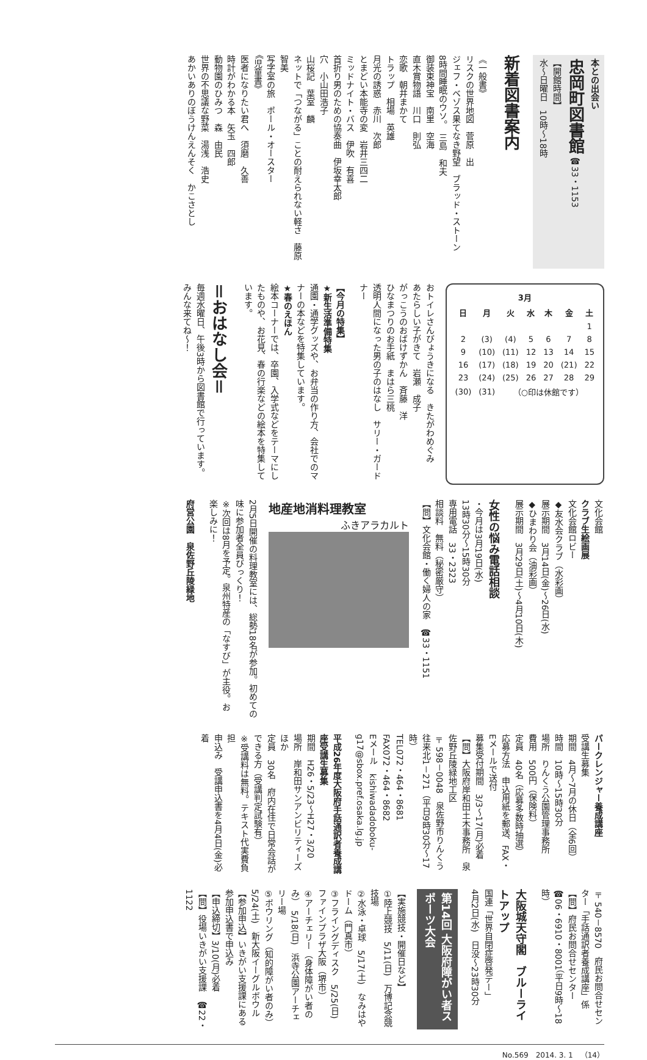本との出会い
忠岡町図書館 ☎33・1153
【開館時間】
水～日曜日　10時～18時
新着図書案内
《一般書》
リスクの世界地図　菅原　出
ジェフ・ベゾス果てなき野望　ブラッド・ストーン
8時間睡眠のウソ。　三島　和夫
御装束神宝　南里　空海
直木賞物語　川口　則弘
恋歌　朝井まかて
トラップ　相場　英雄
月光の誘惑　赤川　次郎
とまどい本能寺の変　岩井三四二
ミッドナイト・バス　伊吹　有喜
首折り男のための協奏曲　伊坂幸太郎
穴　小山田浩子
山桜記　葉室　麟
ネットで「つながる」ことの耐えられない軽さ　藤原　智美
写字室の旅　ポール・オースター
《児童書》
医者になりたい君へ　須磨　久善
時計がわかる本　矢玉　四郎
動物園のひみつ　森　由民
世界の不思議な野菜　湯浅　浩史
あかいありのぼうけんえんそく　かこさとし
| 3月 | | | | | | |
| --- | --- | --- | --- | --- | --- | --- |
| 日 | 月 | 火 | 水 | 木 | 金 | 土 |
| | | | | | | 1 |
| 2 | (3) | (4) | 5 | 6 | 7 | 8 |
| 9 | (10) | (11) | 12 | 13 | 14 | 15 |
| 16 | (17) | (18) | 19 | 20 | (21) | 22 |
| 23 | (24) | (25) | 26 | 27 | 28 | 29 |
| (30) | (31) | （○印は休館です） | | | | |
おトイレさんびょうきになる　きたがわめぐみ
あたらしい子がきて　岩瀬　成子
がっこうのおばけずかん　斉藤　洋
ひなまつりのお手紙　まはら三桃
透明人間になった男の子のはなし　サリー・ガードナー
【今月の特集】
★新生活準備特集
通園・通学グッズや、お弁当の作り方、会社でのマナーの本などを特集しています。
★春のえほん
絵本コーナーでは、卒園、入学式などをテーマにしたものや、お花見、春の行楽などの絵本を特集しています。
＝おはなし会＝
毎週水曜日、午後3時から図書館で行っています。
みんな来てね～！
文化会館
クラブ生絵画展
文化会館ロビー
◆友水会クラブ（水彩画）
展示期間　3月14日(金)～26日(水)
◆ひまわり会（油彩画）
展示期間　3月29日(土)～4月10日(木)
女性の悩み電話相談
・今月は3月19日(水)
13時30分～15時30分
専用電話　33・2323
相談料　無料（秘密厳守）
【問】文化会館・働く婦人の家　☎33・1151
地産地消料理教室
ふきアラカルト
2月5日開催の料理教室には、総勢18名が参加。初めての味に参加者全員びっくり！
※次回は8月を予定。泉州特産の「なすび」が主役。お楽しみに！
府営公園　泉佐野丘陵緑地
パークレンジャー養成講座
受講生募集
期間　4月～7月の休日（全6回）
時間　10時～15時30分
場所　りんくう公園管理事務所
費用　500円（保険料）
定員　40名（応募多数時抽選）
応募方法　申込用紙を郵送、FAX・Eメールで送付
募集受付期間　3/3～17(月)必着
【問】大阪府岸和田土木事務所　泉佐野丘陵緑地工区
〒598－0048　泉佐野市りんくう往来北1－271（平日9時30分～17時）
TEL072・464・8681
FAX072・464・8682
Eメール　kishiwadadoboku-g17@sbox.pref.osaka.lg.jp
平成26年度大阪府手話通訳者養成講座受講生募集
期間　H26・5/23～H27・3/20
場所　岸和田サンアンビリティーズほか
定員　30名　府内在住で日常会話ができる方（受講判定試験有）
※受講料は無料。テキスト代実費負担
申込み　受講申込書を4月4日(金)必着
〒540－8570　府民お問合せセンター「手話通訳者養成講座」係
【問】府民お問合せセンター
☎06・6910・8001（平日9時～18時）
大阪城天守閣　ブルーライトアップ
国連「世界自閉症啓発デー」
4月2日(水)　日没～23時30分
第14回 大阪府障がい者スポーツ大会
【実施競技・開催日など】
①陸上競技　5/11(日)　万博記念競技場
②水泳・卓球　5/17(土)　なみはやドーム（門真市）
③フライングディスク　5/25(日)　ファインプラザ大阪（堺市）
④アーチェリー（身体障がい者のみ）　5/18(日)　浜寺公園アーチェリー場
⑤ボウリング（知的障がい者のみ）　5/24(土)　新大阪イーグルボウル
【参加申込】いきがい支援課にある参加申込書で申込み
【申込締切】3/10(月)必着
【問】役場いきがい支援課　☎22・1122
No.569　2014. 3. 1　（14）